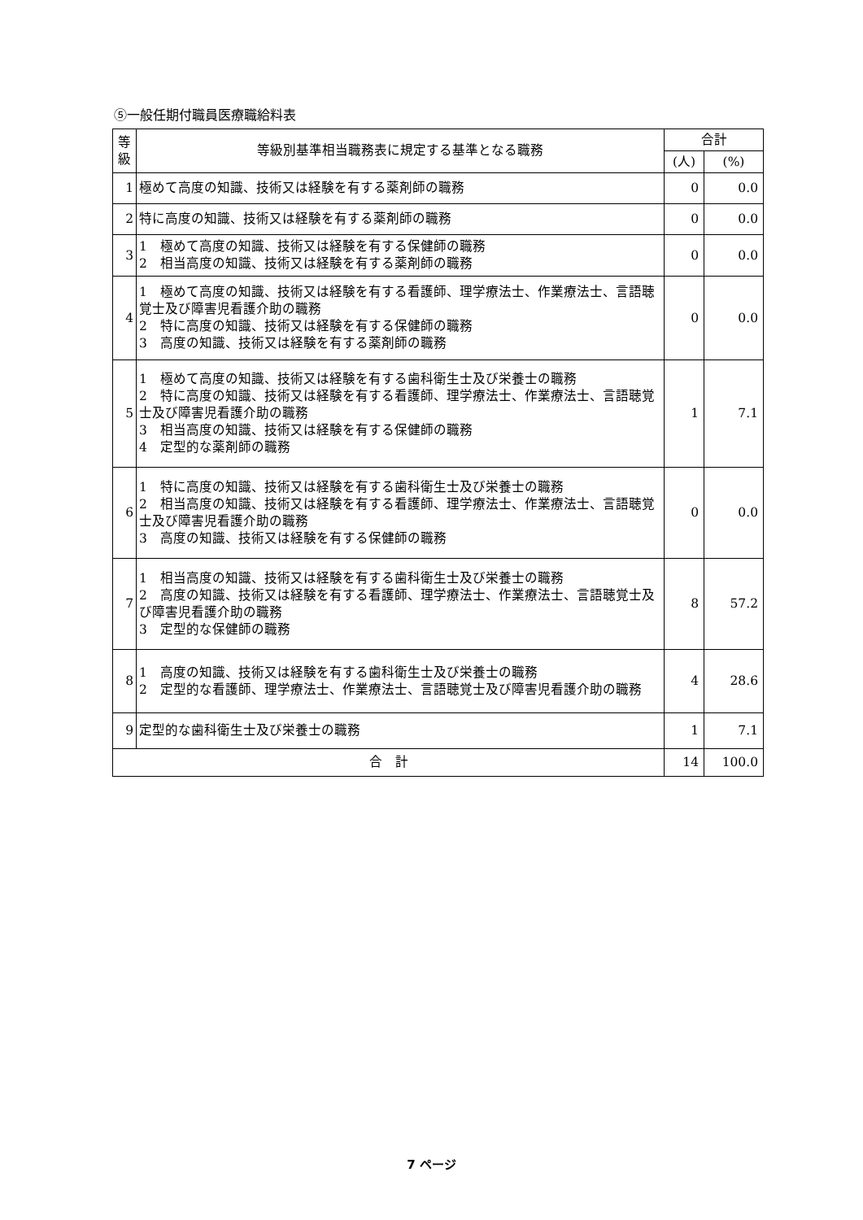⑤一般任期付職員医療職給料表
| 等 級 | 等級別基準相当職務表に規定する基準となる職務 | 合計 | |
| --- | --- | --- | --- |
| | | (人) | (%) |
| 1 | 極めて高度の知識、技術又は経験を有する薬剤師の職務 | 0 | 0.0 |
| 2 | 特に高度の知識、技術又は経験を有する薬剤師の職務 | 0 | 0.0 |
| 3 | 1 極めて高度の知識、技術又は経験を有する保健師の職務 2 相当高度の知識、技術又は経験を有する薬剤師の職務 | 0 | 0.0 |
| 4 | 1 極めて高度の知識、技術又は経験を有する看護師、理学療法士、作業療法士、言語聴覚士及び障害児看護介助の職務 2 特に高度の知識、技術又は経験を有する保健師の職務 3 高度の知識、技術又は経験を有する薬剤師の職務 | 0 | 0.0 |
| 5 | 1 極めて高度の知識、技術又は経験を有する歯科衛生士及び栄養士の職務 2 特に高度の知識、技術又は経験を有する看護師、理学療法士、作業療法士、言語聴覚士及び障害児看護介助の職務 3 相当高度の知識、技術又は経験を有する保健師の職務 4 定型的な薬剤師の職務 | 1 | 7.1 |
| 6 | 1 特に高度の知識、技術又は経験を有する歯科衛生士及び栄養士の職務 2 相当高度の知識、技術又は経験を有する看護師、理学療法士、作業療法士、言語聴覚士及び障害児看護介助の職務 3 高度の知識、技術又は経験を有する保健師の職務 | 0 | 0.0 |
| 7 | 1 相当高度の知識、技術又は経験を有する歯科衛生士及び栄養士の職務 2 高度の知識、技術又は経験を有する看護師、理学療法士、作業療法士、言語聴覚士及び障害児看護介助の職務 3 定型的な保健師の職務 | 8 | 57.2 |
| 8 | 1 高度の知識、技術又は経験を有する歯科衛生士及び栄養士の職務 2 定型的な看護師、理学療法士、作業療法士、言語聴覚士及び障害児看護介助の職務 | 4 | 28.6 |
| 9 | 定型的な歯科衛生士及び栄養士の職務 | 1 | 7.1 |
| 合 計 | | 14 | 100.0 |
7 ページ